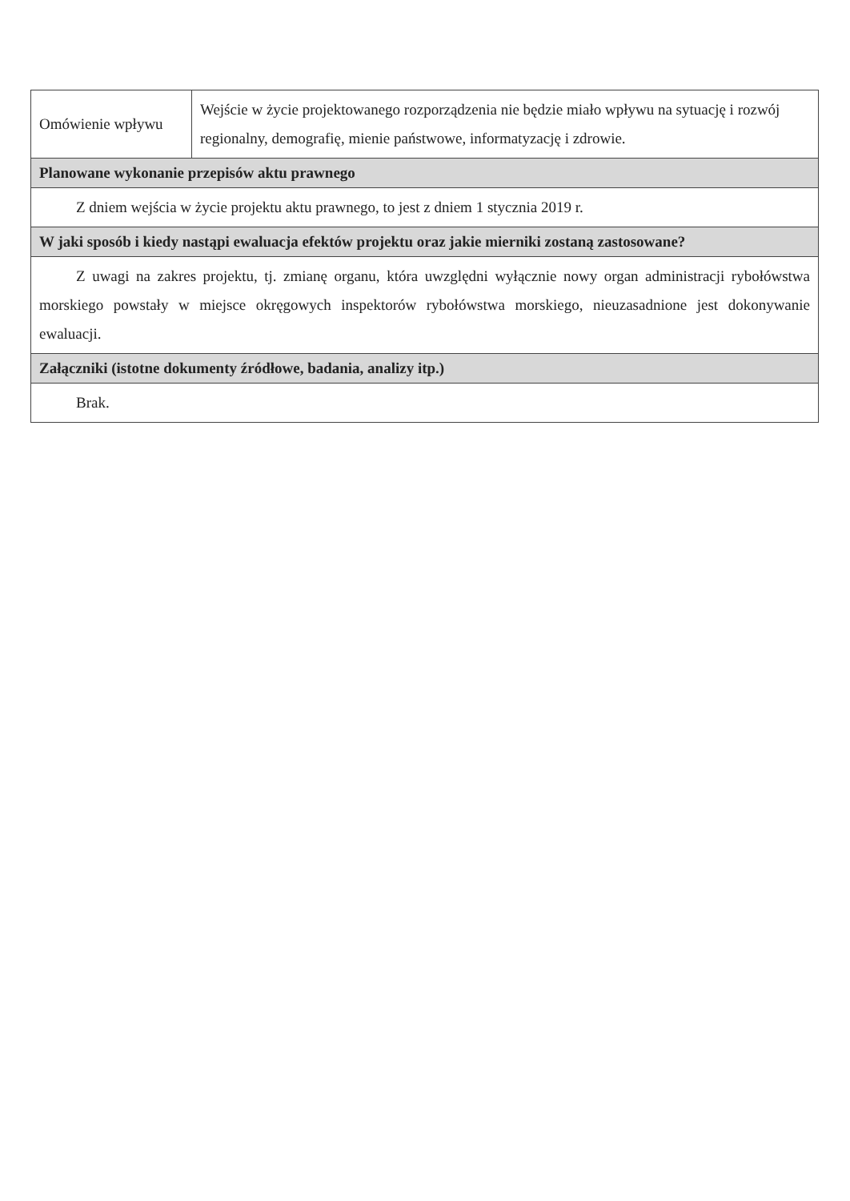| Omówienie wpływu | Wejście w życie projektowanego rozporządzenia nie będzie miało wpływu na sytuację i rozwój regionalny, demografię, mienie państwowe, informatyzację i zdrowie. |
| Planowane wykonanie przepisów aktu prawnego | |
| Z dniem wejścia w życie projektu aktu prawnego, to jest z dniem 1 stycznia 2019 r. | |
| W jaki sposób i kiedy nastąpi ewaluacja efektów projektu oraz jakie mierniki zostaną zastosowane? | |
| Z uwagi na zakres projektu, tj. zmianę organu, która uwzględni wyłącznie nowy organ administracji rybołówstwa morskiego powstały w miejsce okręgowych inspektorów rybołówstwa morskiego, nieuzasadnione jest dokonywanie ewaluacji. | |
| Załączniki (istotne dokumenty źródłowe, badania, analizy itp.) | |
| Brak. | |